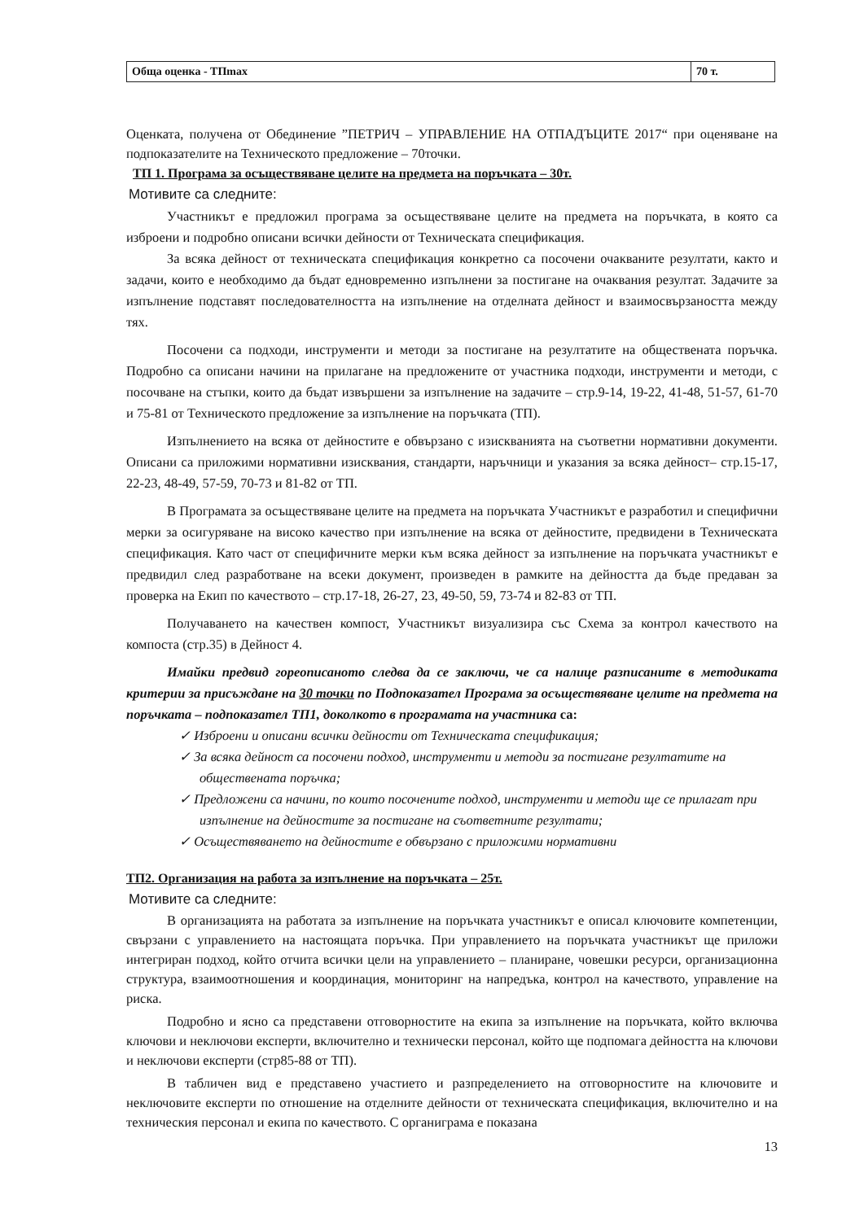| Обща оценка - ТПmax | 70 т. |
Оценката, получена от Обединение ”ПЕТРИЧ – УПРАВЛЕНИЕ НА ОТПАДЪЦИТЕ 2017“ при оценяване на подпоказателите на Техническото предложение – 70точки.
ТП 1. Програма за осъществяване целите на предмета на поръчката – 30т.
Мотивите са следните:
Участникът е предложил програма за осъществяване целите на предмета на поръчката, в която са изброени и подробно описани всички дейности от Техническата спецификация.
За всяка дейност от техническата спецификация конкретно са посочени очакваните резултати, както и задачи, които е необходимо да бъдат едновременно изпълнени за постигане на очаквания резултат. Задачите за изпълнение подставят последователността на изпълнение на отделната дейност и взаимосвързаността между тях.
Посочени са подходи, инструменти и методи за постигане на резултатите на обществената поръчка. Подробно са описани начини на прилагане на предложените от участника подходи, инструменти и методи, с посочване на стъпки, които да бъдат извършени за изпълнение на задачите – стр.9-14, 19-22, 41-48, 51-57, 61-70 и 75-81 от Техническото предложение за изпълнение на поръчката (ТП).
Изпълнението на всяка от дейностите е обвързано с изискванията на съответни нормативни документи. Описани са приложими нормативни изисквания, стандарти, наръчници и указания за всяка дейност– стр.15-17, 22-23, 48-49, 57-59, 70-73 и 81-82 от ТП.
В Програмата за осъществяване целите на предмета на поръчката Участникът е разработил и специфични мерки за осигуряване на високо качество при изпълнение на всяка от дейностите, предвидени в Техническата спецификация. Като част от специфичните мерки към всяка дейност за изпълнение на поръчката участникът е предвидил след разработване на всеки документ, произведен в рамките на дейността да бъде предаван за проверка на Екип по качеството – стр.17-18, 26-27, 23, 49-50, 59, 73-74 и 82-83 от ТП.
Получаването на качествен компост, Участникът визуализира със Схема за контрол качеството на компоста (стр.35) в Дейност 4.
Имайки предвид гореописаното следва да се заключи, че са налице разписаните в методиката критерии за присъждане на 30 точки по Подпоказател Програма за осъществяване целите на предмета на поръчката – подпоказател ТП1, доколкото в програмата на участника са:
✓ Изброени и описани всички дейности от Техническата спецификация;
✓ За всяка дейност са посочени подход, инструменти и методи за постигане резултатите на обществената поръчка;
✓ Предложени са начини, по които посочените подход, инструменти и методи ще се прилагат при изпълнение на дейностите за постигане на съответните резултати;
✓ Осъществяването на дейностите е обвързано с приложими нормативни
ТП2. Организация на работа за изпълнение на поръчката – 25т.
Мотивите са следните:
В организацията на работата за изпълнение на поръчката участникът е описал ключовите компетенции, свързани с управлението на настоящата поръчка. При управлението на поръчката участникът ще приложи интегриран подход, който отчита всички цели на управлението – планиране, човешки ресурси, организационна структура, взаимоотношения и координация, мониторинг на напредъка, контрол на качеството, управление на риска.
Подробно и ясно са представени отговорностите на екипа за изпълнение на поръчката, който включва ключови и неключови експерти, включително и технически персонал, който ще подпомага дейността на ключови и неключови експерти (стр85-88 от ТП).
В табличен вид е представено участието и разпределението на отговорностите на ключовите и неключовите експерти по отношение на отделните дейности от техническата спецификация, включително и на техническия персонал и екипа по качеството. С органиграма е показана
13